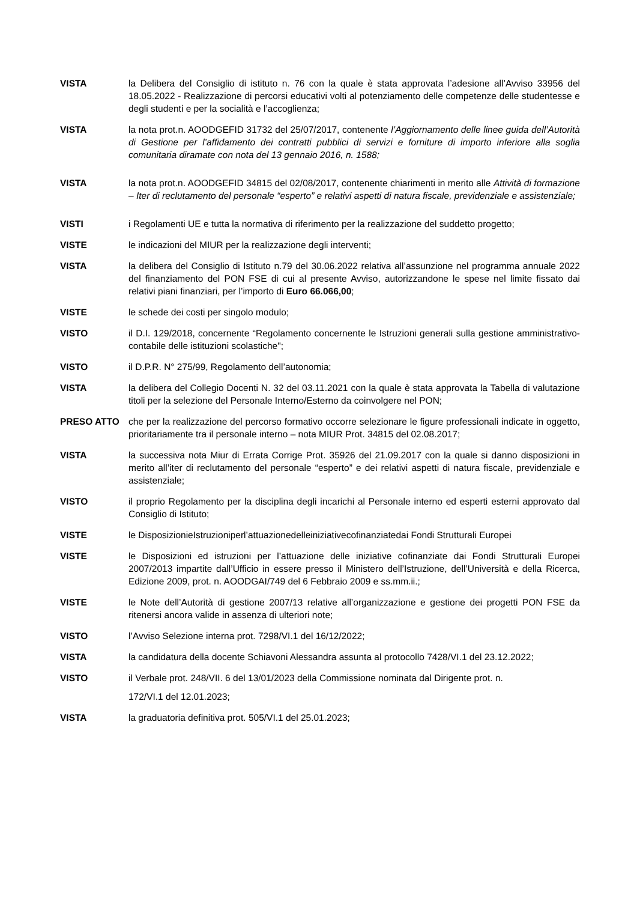VISTA la Delibera del Consiglio di istituto n. 76 con la quale è stata approvata l’adesione all’Avviso 33956 del 18.05.2022 - Realizzazione di percorsi educativi volti al potenziamento delle competenze delle studentesse e degli studenti e per la socialità e l’accoglienza;
VISTA la nota prot.n. AOODGEFID 31732 del 25/07/2017, contenente l’Aggiornamento delle linee guida dell’Autorità di Gestione per l’affidamento dei contratti pubblici di servizi e forniture di importo inferiore alla soglia comunitaria diramate con nota del 13 gennaio 2016, n. 1588;
VISTA la nota prot.n. AOODGEFID 34815 del 02/08/2017, contenente chiarimenti in merito alle Attività di formazione – Iter di reclutamento del personale “esperto” e relativi aspetti di natura fiscale, previdenziale e assistenziale;
VISTI i Regolamenti UE e tutta la normativa di riferimento per la realizzazione del suddetto progetto;
VISTE le indicazioni del MIUR per la realizzazione degli interventi;
VISTA la delibera del Consiglio di Istituto n.79 del 30.06.2022 relativa all’assunzione nel programma annuale 2022 del finanziamento del PON FSE di cui al presente Avviso, autorizzandone le spese nel limite fissato dai relativi piani finanziari, per l’importo di Euro 66.066,00;
VISTE le schede dei costi per singolo modulo;
VISTO il D.I. 129/2018, concernente “Regolamento concernente le Istruzioni generali sulla gestione amministrativo-contabile delle istituzioni scolastiche";
VISTO il D.P.R. N° 275/99, Regolamento dell’autonomia;
VISTA la delibera del Collegio Docenti N. 32 del 03.11.2021 con la quale è stata approvata la Tabella di valutazione titoli per la selezione del Personale Interno/Esterno da coinvolgere nel PON;
PRESO ATTO che per la realizzazione del percorso formativo occorre selezionare le figure professionali indicate in oggetto, prioritariamente tra il personale interno – nota MIUR Prot. 34815 del 02.08.2017;
VISTA la successiva nota Miur di Errata Corrige Prot. 35926 del 21.09.2017 con la quale si danno disposizioni in merito all’iter di reclutamento del personale “esperto” e dei relativi aspetti di natura fiscale, previdenziale e assistenziale;
VISTO il proprio Regolamento per la disciplina degli incarichi al Personale interno ed esperti esterni approvato dal Consiglio di Istituto;
VISTE le DisposizionieIstruzioniperl’attuazionedelleiniziativecofinanziatedai Fondi Strutturali Europei
VISTE le Disposizioni ed istruzioni per l’attuazione delle iniziative cofinanziate dai Fondi Strutturali Europei 2007/2013 impartite dall’Ufficio in essere presso il Ministero dell’Istruzione, dell’Università e della Ricerca, Edizione 2009, prot. n. AOODGAI/749 del 6 Febbraio 2009 e ss.mm.ii.;
VISTE le Note dell’Autorità di gestione 2007/13 relative all’organizzazione e gestione dei progetti PON FSE da ritenersi ancora valide in assenza di ulteriori note;
VISTO l’Avviso Selezione interna prot. 7298/VI.1 del 16/12/2022;
VISTA la candidatura della docente Schiavoni Alessandra assunta al protocollo 7428/VI.1 del 23.12.2022;
VISTO il Verbale prot. 248/VII. 6 del 13/01/2023 della Commissione nominata dal Dirigente prot. n.
172/VI.1 del 12.01.2023;
VISTA la graduatoria definitiva prot. 505/VI.1 del 25.01.2023;